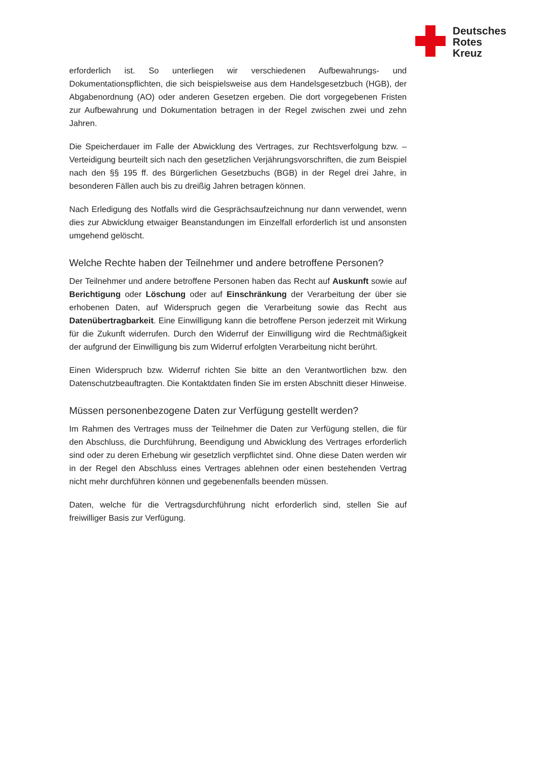Deutsches
Rotes
Kreuz
erforderlich ist. So unterliegen wir verschiedenen Aufbewahrungs- und Dokumentationspflichten, die sich beispielsweise aus dem Handelsgesetzbuch (HGB), der Abgabenordnung (AO) oder anderen Gesetzen ergeben. Die dort vorgegebenen Fristen zur Aufbewahrung und Dokumentation betragen in der Regel zwischen zwei und zehn Jahren.
Die Speicherdauer im Falle der Abwicklung des Vertrages, zur Rechtsverfolgung bzw. –Verteidigung beurteilt sich nach den gesetzlichen Verjährungsvorschriften, die zum Beispiel nach den §§ 195 ff. des Bürgerlichen Gesetzbuchs (BGB) in der Regel drei Jahre, in besonderen Fällen auch bis zu dreißig Jahren betragen können.
Nach Erledigung des Notfalls wird die Gesprächsaufzeichnung nur dann verwendet, wenn dies zur Abwicklung etwaiger Beanstandungen im Einzelfall erforderlich ist und ansonsten umgehend gelöscht.
Welche Rechte haben der Teilnehmer und andere betroffene Personen?
Der Teilnehmer und andere betroffene Personen haben das Recht auf Auskunft sowie auf Berichtigung oder Löschung oder auf Einschränkung der Verarbeitung der über sie erhobenen Daten, auf Widerspruch gegen die Verarbeitung sowie das Recht aus Datenübertragbarkeit. Eine Einwilligung kann die betroffene Person jederzeit mit Wirkung für die Zukunft widerrufen. Durch den Widerruf der Einwilligung wird die Rechtmäßigkeit der aufgrund der Einwilligung bis zum Widerruf erfolgten Verarbeitung nicht berührt.
Einen Widerspruch bzw. Widerruf richten Sie bitte an den Verantwortlichen bzw. den Datenschutzbeauftragten. Die Kontaktdaten finden Sie im ersten Abschnitt dieser Hinweise.
Müssen personenbezogene Daten zur Verfügung gestellt werden?
Im Rahmen des Vertrages muss der Teilnehmer die Daten zur Verfügung stellen, die für den Abschluss, die Durchführung, Beendigung und Abwicklung des Vertrages erforderlich sind oder zu deren Erhebung wir gesetzlich verpflichtet sind. Ohne diese Daten werden wir in der Regel den Abschluss eines Vertrages ablehnen oder einen bestehenden Vertrag nicht mehr durchführen können und gegebenenfalls beenden müssen.
Daten, welche für die Vertragsdurchführung nicht erforderlich sind, stellen Sie auf freiwilliger Basis zur Verfügung.